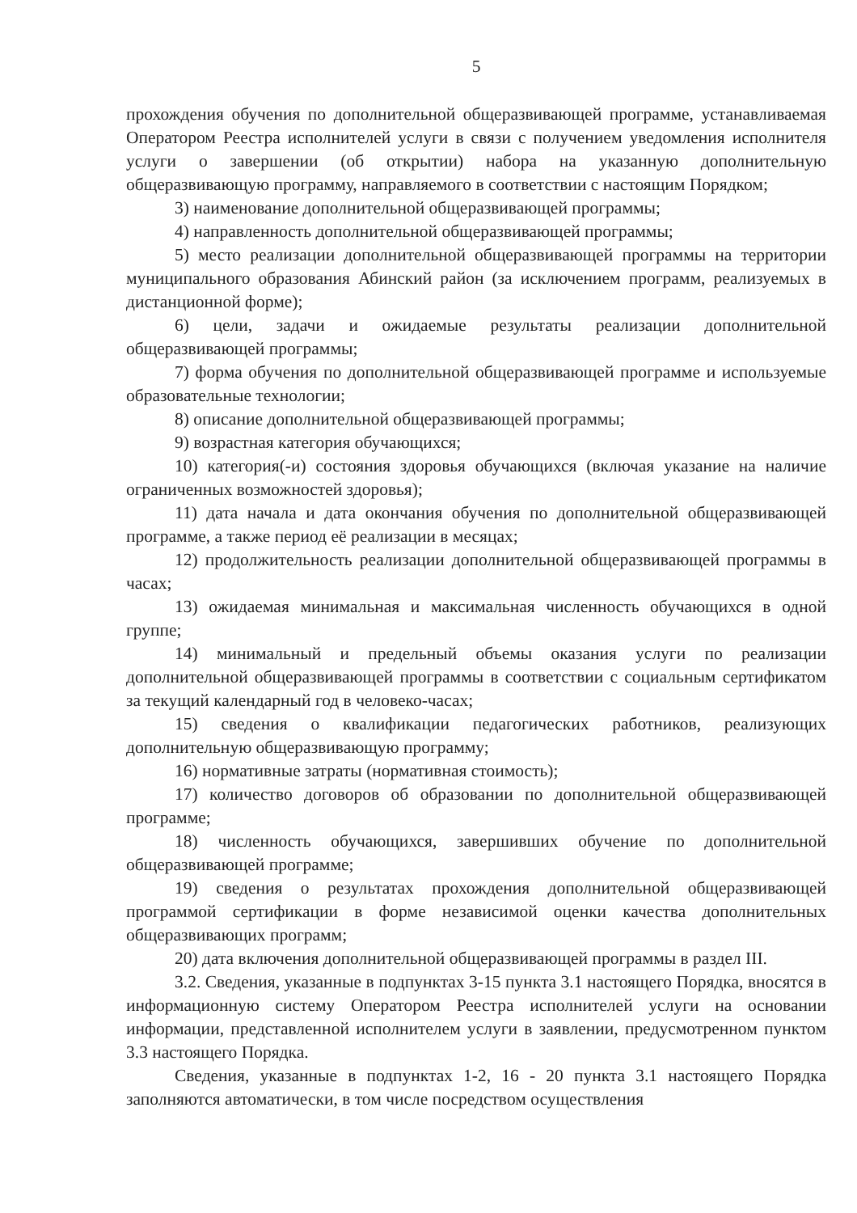5
прохождения обучения по дополнительной общеразвивающей программе, устанавливаемая Оператором Реестра исполнителей услуги в связи с получением уведомления исполнителя услуги о завершении (об открытии) набора на указанную дополнительную общеразвивающую программу, направляемого в соответствии с настоящим Порядком;
3) наименование дополнительной общеразвивающей программы;
4) направленность дополнительной общеразвивающей программы;
5) место реализации дополнительной общеразвивающей программы на территории муниципального образования Абинский район (за исключением программ, реализуемых в дистанционной форме);
6) цели, задачи и ожидаемые результаты реализации дополнительной общеразвивающей программы;
7) форма обучения по дополнительной общеразвивающей программе и используемые образовательные технологии;
8) описание дополнительной общеразвивающей программы;
9) возрастная категория обучающихся;
10) категория(-и) состояния здоровья обучающихся (включая указание на наличие ограниченных возможностей здоровья);
11) дата начала и дата окончания обучения по дополнительной общеразвивающей программе, а также период её реализации в месяцах;
12) продолжительность реализации дополнительной общеразвивающей программы в часах;
13) ожидаемая минимальная и максимальная численность обучающихся в одной группе;
14) минимальный и предельный объемы оказания услуги по реализации дополнительной общеразвивающей программы в соответствии с социальным сертификатом за текущий календарный год в человеко-часах;
15) сведения о квалификации педагогических работников, реализующих дополнительную общеразвивающую программу;
16) нормативные затраты (нормативная стоимость);
17) количество договоров об образовании по дополнительной общеразвивающей программе;
18) численность обучающихся, завершивших обучение по дополнительной общеразвивающей программе;
19) сведения о результатах прохождения дополнительной общеразвивающей программой сертификации в форме независимой оценки качества дополнительных общеразвивающих программ;
20) дата включения дополнительной общеразвивающей программы в раздел III.
3.2. Сведения, указанные в подпунктах 3-15 пункта 3.1 настоящего Порядка, вносятся в информационную систему Оператором Реестра исполнителей услуги на основании информации, представленной исполнителем услуги в заявлении, предусмотренном пунктом 3.3 настоящего Порядка.
Сведения, указанные в подпунктах 1-2, 16 - 20 пункта 3.1 настоящего Порядка заполняются автоматически, в том числе посредством осуществления